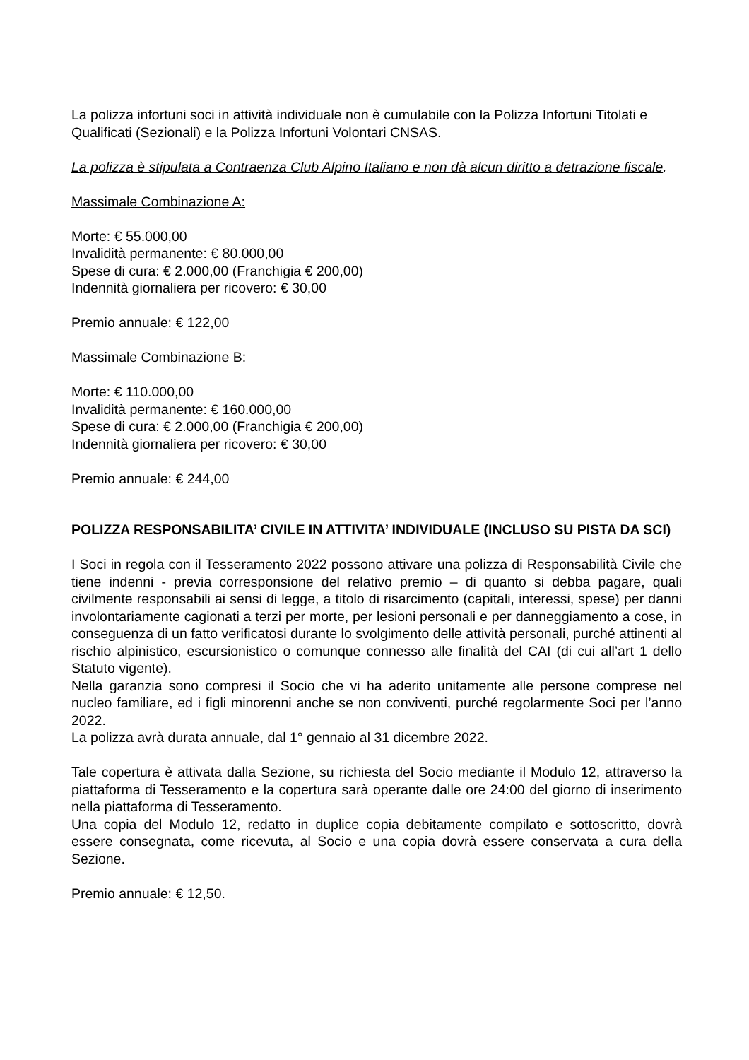La polizza infortuni soci in attività individuale non è cumulabile con la Polizza Infortuni Titolati e Qualificati (Sezionali) e la Polizza Infortuni Volontari CNSAS.
La polizza è stipulata a Contraenza Club Alpino Italiano e non dà alcun diritto a detrazione fiscale.
Massimale Combinazione A:
Morte: € 55.000,00
Invalidità permanente: € 80.000,00
Spese di cura: € 2.000,00 (Franchigia € 200,00)
Indennità giornaliera per ricovero: € 30,00
Premio annuale: € 122,00
Massimale Combinazione B:
Morte: € 110.000,00
Invalidità permanente: € 160.000,00
Spese di cura: € 2.000,00 (Franchigia € 200,00)
Indennità giornaliera per ricovero: € 30,00
Premio annuale: € 244,00
POLIZZA RESPONSABILITA’ CIVILE IN ATTIVITA’ INDIVIDUALE (INCLUSO SU PISTA DA SCI)
I Soci in regola con il Tesseramento 2022 possono attivare una polizza di Responsabilità Civile che tiene indenni - previa corresponsione del relativo premio – di quanto si debba pagare, quali civilmente responsabili ai sensi di legge, a titolo di risarcimento (capitali, interessi, spese) per danni involontariamente cagionati a terzi per morte, per lesioni personali e per danneggiamento a cose, in conseguenza di un fatto verificatosi durante lo svolgimento delle attività personali, purché attinenti al rischio alpinistico, escursionistico o comunque connesso alle finalità del CAI (di cui all’art 1 dello Statuto vigente).
Nella garanzia sono compresi il Socio che vi ha aderito unitamente alle persone comprese nel nucleo familiare, ed i figli minorenni anche se non conviventi, purché regolarmente Soci per l’anno 2022.
La polizza avrà durata annuale, dal 1° gennaio al 31 dicembre 2022.
Tale copertura è attivata dalla Sezione, su richiesta del Socio mediante il Modulo 12, attraverso la piattaforma di Tesseramento e la copertura sarà operante dalle ore 24:00 del giorno di inserimento nella piattaforma di Tesseramento.
Una copia del Modulo 12, redatto in duplice copia debitamente compilato e sottoscritto, dovrà essere consegnata, come ricevuta, al Socio e una copia dovrà essere conservata a cura della Sezione.
Premio annuale: € 12,50.